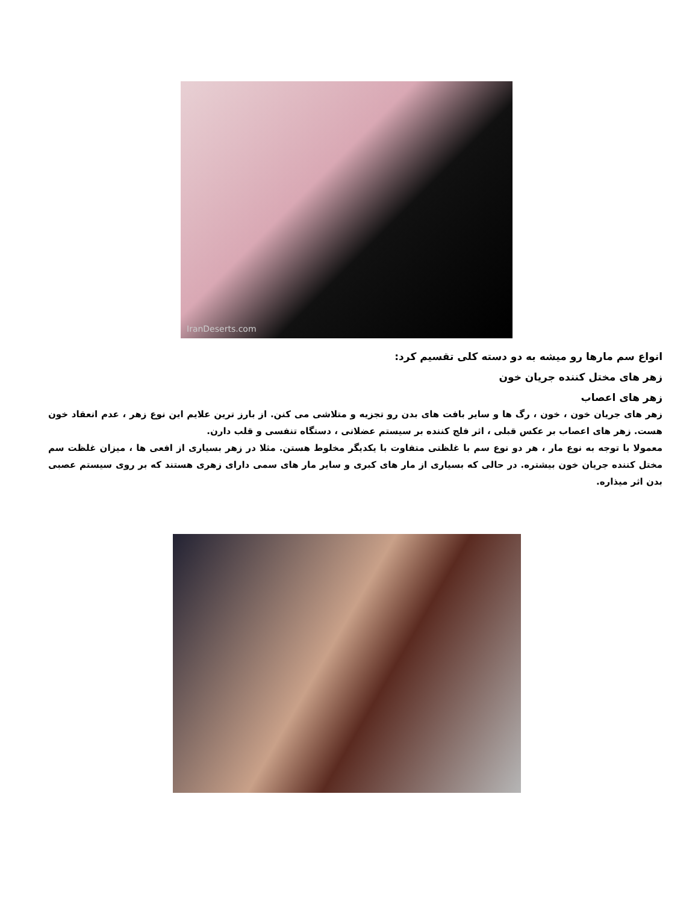IranDeserts.com
انواع سم مارها رو میشه به دو دسته کلی تقسیم کرد:
زهر های مختل کننده جریان خون
زهر های اعصاب
زهر های جریان خون ، خون ، رگ ها و سایر بافت های بدن رو تجزیه و متلاشی می کنن. از بارز ترین علایم این نوع زهر ، عدم انعقاد خون هست. زهر های اعصاب بر عکس قبلی ، اثر فلج کننده بر سیستم عضلانی ، دستگاه تنفسی و قلب دارن.
معمولا با توجه به نوع مار ، هر دو نوع سم با غلظتی متفاوت با یکدیگر مخلوط هستن. مثلا در زهر بسیاری از افعی ها ، میزان غلظت سم مختل کننده جریان خون بیشتره. در حالی که بسیاری از مار های کبری و سایر مار های سمی دارای زهری هستند که بر روی سیستم عصبی بدن اثر میذاره.